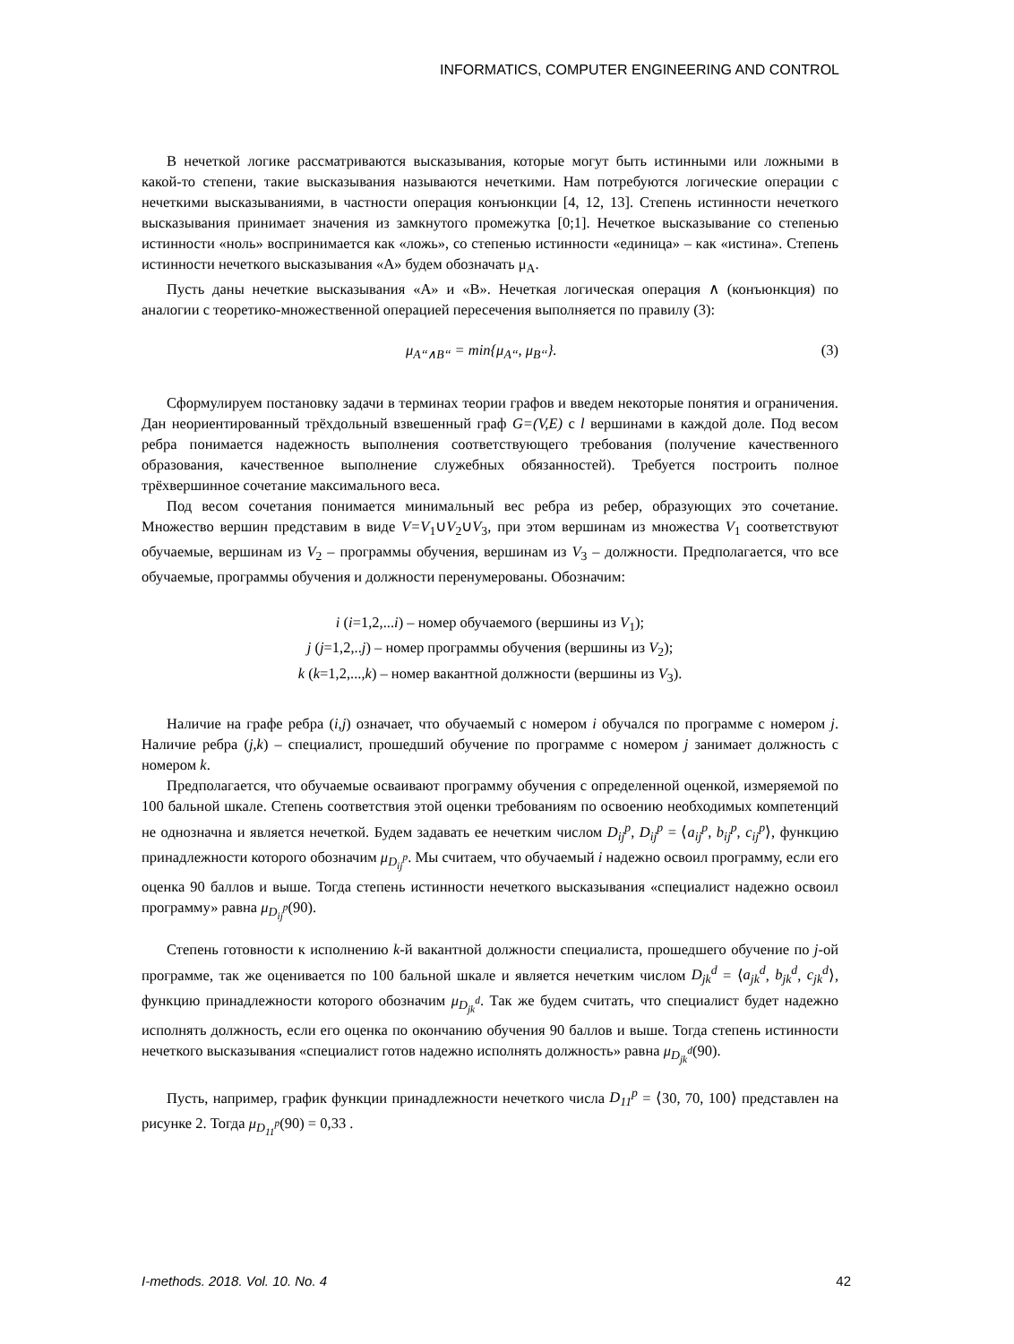INFORMATICS, COMPUTER ENGINEERING AND CONTROL
В нечеткой логике рассматриваются высказывания, которые могут быть истинными или ложными в какой-то степени, такие высказывания называются нечеткими. Нам потребуются логические операции с нечеткими высказываниями, в частности операция конъюнкции [4, 12, 13]. Степень истинности нечеткого высказывания принимает значения из замкнутого промежутка [0;1]. Нечеткое высказывание со степенью истинности «ноль» воспринимается как «ложь», со степенью истинности «единица» – как «истина». Степень истинности нечеткого высказывания «A» будем обозначать μ<sub>A</sub>.
Пусть даны нечеткие высказывания «A» и «B». Нечеткая логическая операция ∧ (конъюнкция) по аналогии с теоретико-множественной операцией пересечения выполняется по правилу (3):
μ<sub>A‘‘∧B‘‘</sub> = min{μ<sub>A‘‘</sub>, μ<sub>B‘‘</sub>}. (3)
Сформулируем постановку задачи в терминах теории графов и введем некоторые понятия и ограничения. Дан неориентированный трёхдольный взвешенный граф G=(V,E) с l вершинами в каждой доле. Под весом ребра понимается надежность выполнения соответствующего требования (получение качественного образования, качественное выполнение служебных обязанностей). Требуется построить полное трёхвершинное сочетание максимального веса.
Под весом сочетания понимается минимальный вес ребра из ребер, образующих это сочетание. Множество вершин представим в виде V=V<sub>1</sub>∪V<sub>2</sub>∪V<sub>3</sub>, при этом вершинам из множества V<sub>1</sub> соответствуют обучаемые, вершинам из V<sub>2</sub> – программы обучения, вершинам из V<sub>3</sub> – должности. Предполагается, что все обучаемые, программы обучения и должности перенумерованы. Обозначим:
i (i=1,2,...i) – номер обучаемого (вершины из V<sub>1</sub>);
j (j=1,2,..j) – номер программы обучения (вершины из V<sub>2</sub>);
k (k=1,2,...,k) – номер вакантной должности (вершины из V<sub>3</sub>).
Наличие на графе ребра (i,j) означает, что обучаемый с номером i обучался по программе с номером j. Наличие ребра (j,k) – специалист, прошедший обучение по программе с номером j занимает должность с номером k.
Предполагается, что обучаемые осваивают программу обучения с определенной оценкой, измеряемой по 100 бальной шкале. Степень соответствия этой оценки требованиям по освоению необходимых компетенций не однозначна и является нечеткой. Будем задавать ее нечетким числом D<sub>ij</sub><sup>p</sup>, D<sub>ij</sub><sup>p</sup> = ⟨a<sub>ij</sub><sup>p</sup>, b<sub>ij</sub><sup>p</sup>, c<sub>ij</sub><sup>p</sup>⟩, функцию принадлежности которого обозначим μ<sub>D<sub>ij</sub><sup>p</sup></sub>. Мы считаем, что обучаемый i надежно освоил программу, если его оценка 90 баллов и выше. Тогда степень истинности нечеткого высказывания «специалист надежно освоил программу» равна μ<sub>D<sub>ij</sub><sup>p</sup></sub>(90).
Степень готовности к исполнению k-й вакантной должности специалиста, прошедшего обучение по j-ой программе, так же оценивается по 100 бальной шкале и является нечетким числом D<sub>jk</sub><sup>d</sup> = ⟨a<sub>jk</sub><sup>d</sup>, b<sub>jk</sub><sup>d</sup>, c<sub>jk</sub><sup>d</sup>⟩, функцию принадлежности которого обозначим μ<sub>D<sub>jk</sub><sup>d</sup></sub>. Так же будем считать, что специалист будет надежно исполнять должность, если его оценка по окончанию обучения 90 баллов и выше. Тогда степень истинности нечеткого высказывания «специалист готов надежно исполнять должность» равна μ<sub>D<sub>jk</sub><sup>d</sup></sub>(90).
Пусть, например, график функции принадлежности нечеткого числа D<sub>11</sub><sup>p</sup> = ⟨30, 70, 100⟩ представлен на рисунке 2. Тогда μ<sub>D<sub>11</sub><sup>p</sup></sub>(90) = 0,33 .
I-methods. 2018. Vol. 10. No. 4 42